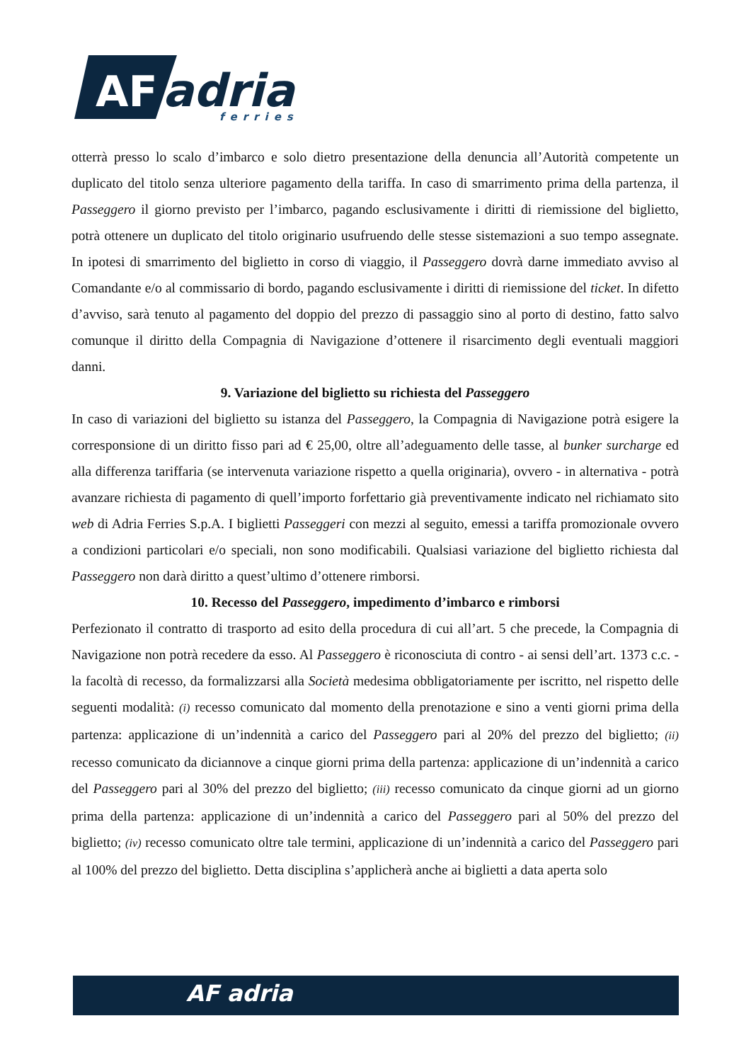AF
adria
ferries
otterrà presso lo scalo d’imbarco e solo dietro presentazione della denuncia all’Autorità competente un duplicato del titolo senza ulteriore pagamento della tariffa. In caso di smarrimento prima della partenza, il Passeggero il giorno previsto per l’imbarco, pagando esclusivamente i diritti di riemissione del biglietto, potrà ottenere un duplicato del titolo originario usufruendo delle stesse sistemazioni a suo tempo assegnate. In ipotesi di smarrimento del biglietto in corso di viaggio, il Passeggero dovrà darne immediato avviso al Comandante e/o al commissario di bordo, pagando esclusivamente i diritti di riemissione del ticket. In difetto d’avviso, sarà tenuto al pagamento del doppio del prezzo di passaggio sino al porto di destino, fatto salvo comunque il diritto della Compagnia di Navigazione d’ottenere il risarcimento degli eventuali maggiori danni.
9. Variazione del biglietto su richiesta del Passeggero
In caso di variazioni del biglietto su istanza del Passeggero, la Compagnia di Navigazione potrà esigere la corresponsione di un diritto fisso pari ad € 25,00, oltre all’adeguamento delle tasse, al bunker surcharge ed alla differenza tariffaria (se intervenuta variazione rispetto a quella originaria), ovvero - in alternativa - potrà avanzare richiesta di pagamento di quell’importo forfettario già preventivamente indicato nel richiamato sito web di Adria Ferries S.p.A. I biglietti Passeggeri con mezzi al seguito, emessi a tariffa promozionale ovvero a condizioni particolari e/o speciali, non sono modificabili. Qualsiasi variazione del biglietto richiesta dal Passeggero non darà diritto a quest’ultimo d’ottenere rimborsi.
10. Recesso del Passeggero, impedimento d’imbarco e rimborsi
Perfezionato il contratto di trasporto ad esito della procedura di cui all’art. 5 che precede, la Compagnia di Navigazione non potrà recedere da esso. Al Passeggero è riconosciuta di contro - ai sensi dell’art. 1373 c.c. - la facoltà di recesso, da formalizzarsi alla Società medesima obbligatoriamente per iscritto, nel rispetto delle seguenti modalità: (i) recesso comunicato dal momento della prenotazione e sino a venti giorni prima della partenza: applicazione di un’indennità a carico del Passeggero pari al 20% del prezzo del biglietto; (ii) recesso comunicato da diciannove a cinque giorni prima della partenza: applicazione di un’indennità a carico del Passeggero pari al 30% del prezzo del biglietto; (iii) recesso comunicato da cinque giorni ad un giorno prima della partenza: applicazione di un’indennità a carico del Passeggero pari al 50% del prezzo del biglietto; (iv) recesso comunicato oltre tale termini, applicazione di un’indennità a carico del Passeggero pari al 100% del prezzo del biglietto. Detta disciplina s’applicherà anche ai biglietti a data aperta solo
AF adria